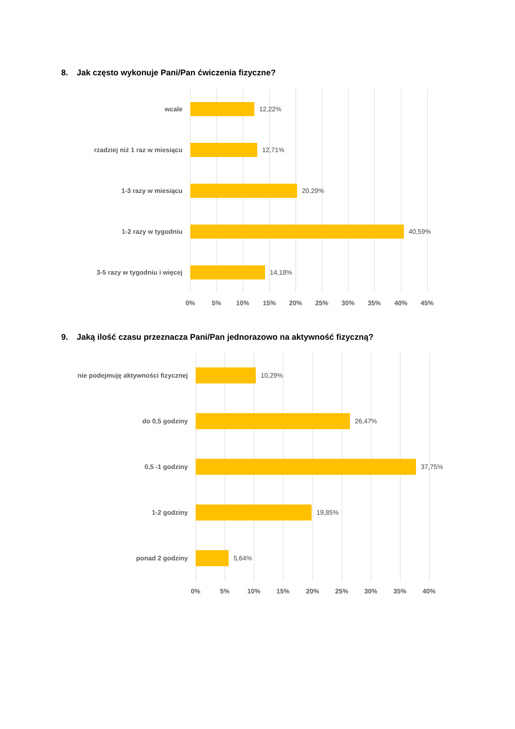8. Jak często wykonuje Pani/Pan ćwiczenia fizyczne?
wcale 12,22%
rzadziej niż 1 raz w miesiącu 12,71%
1-3 razy w miesiącu 20,29%
1-2 razy w tygodniu 40,59%
3-5 razy w tygodniu i więcej 14,18%
0% 5% 10% 15% 20% 25% 30% 35% 40% 45%
9. Jaką ilość czasu przeznacza Pani/Pan jednorazowo na aktywność fizyczną?
nie podejmuję aktywności fizycznej 10,29%
do 0,5 godziny 26,47%
0,5 -1 godziny 37,75%
1-2 godziny 19,85%
ponad 2 godziny 5,64%
0% 5% 10% 15% 20% 25% 30% 35% 40%